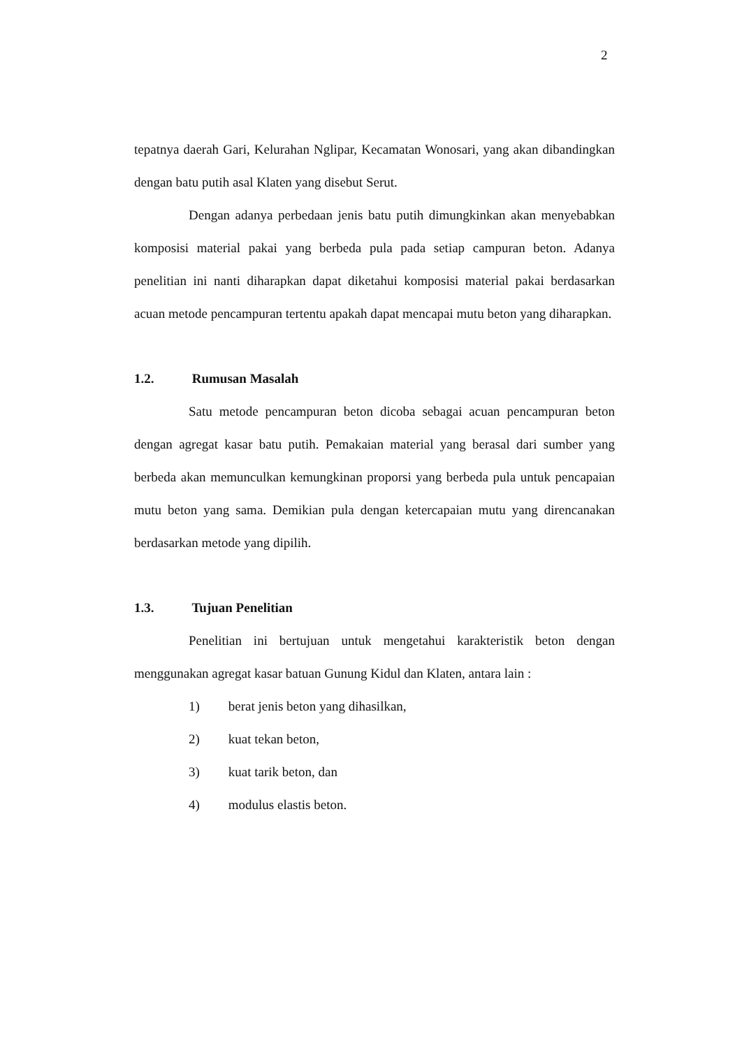2
tepatnya daerah Gari, Kelurahan Nglipar, Kecamatan Wonosari, yang akan dibandingkan dengan batu putih asal Klaten yang disebut Serut.
Dengan adanya perbedaan jenis batu putih dimungkinkan akan menyebabkan komposisi material pakai yang berbeda pula pada setiap campuran beton. Adanya penelitian ini nanti diharapkan dapat diketahui komposisi material pakai berdasarkan acuan metode pencampuran tertentu apakah dapat mencapai mutu beton yang diharapkan.
1.2. Rumusan Masalah
Satu metode pencampuran beton dicoba sebagai acuan pencampuran beton dengan agregat kasar batu putih. Pemakaian material yang berasal dari sumber yang berbeda akan memunculkan kemungkinan proporsi yang berbeda pula untuk pencapaian mutu beton yang sama. Demikian pula dengan ketercapaian mutu yang direncanakan berdasarkan metode yang dipilih.
1.3. Tujuan Penelitian
Penelitian ini bertujuan untuk mengetahui karakteristik beton dengan menggunakan agregat kasar batuan Gunung Kidul dan Klaten, antara lain :
1) berat jenis beton yang dihasilkan,
2) kuat tekan beton,
3) kuat tarik beton, dan
4) modulus elastis beton.